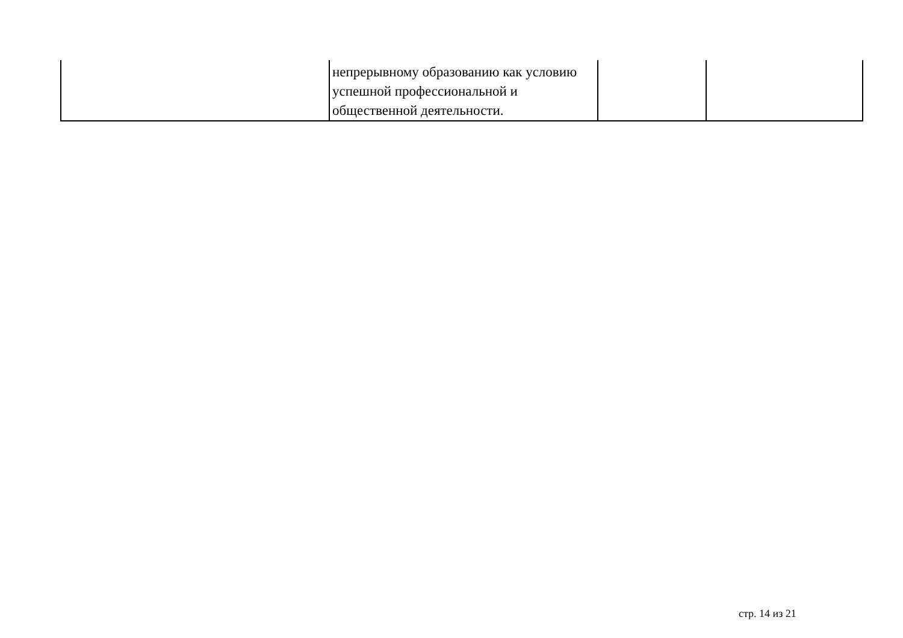| | непрерывному образованию как условию успешной профессиональной и общественной деятельности. | | |
стр. 14 из 21